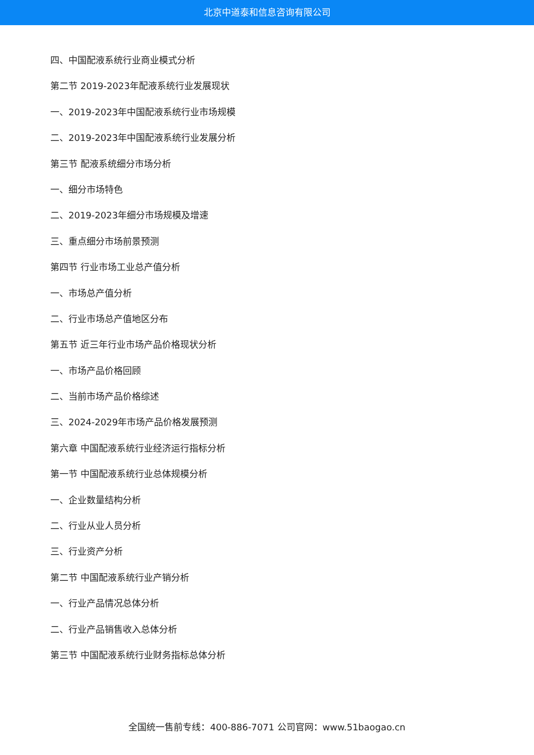北京中道泰和信息咨询有限公司
四、中国配液系统行业商业模式分析
第二节 2019-2023年配液系统行业发展现状
一、2019-2023年中国配液系统行业市场规模
二、2019-2023年中国配液系统行业发展分析
第三节 配液系统细分市场分析
一、细分市场特色
二、2019-2023年细分市场规模及增速
三、重点细分市场前景预测
第四节 行业市场工业总产值分析
一、市场总产值分析
二、行业市场总产值地区分布
第五节 近三年行业市场产品价格现状分析
一、市场产品价格回顾
二、当前市场产品价格综述
三、2024-2029年市场产品价格发展预测
第六章 中国配液系统行业经济运行指标分析
第一节 中国配液系统行业总体规模分析
一、企业数量结构分析
二、行业从业人员分析
三、行业资产分析
第二节 中国配液系统行业产销分析
一、行业产品情况总体分析
二、行业产品销售收入总体分析
第三节 中国配液系统行业财务指标总体分析
全国统一售前专线：400-886-7071 公司官网：www.51baogao.cn